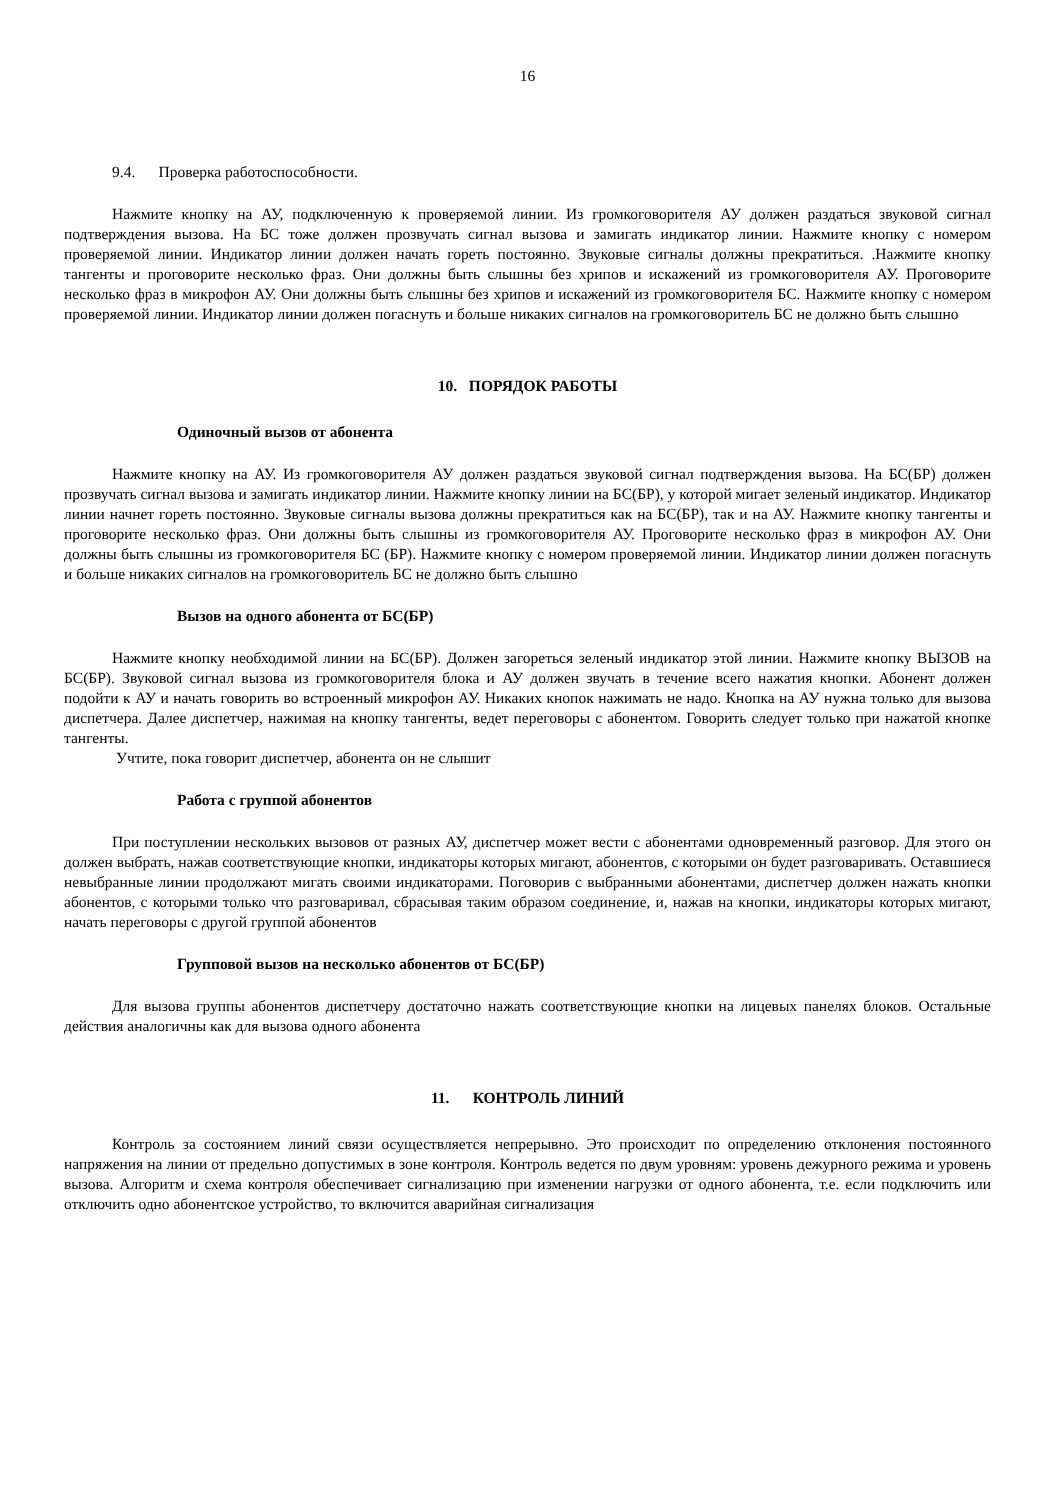16
9.4. Проверка работоспособности.
Нажмите кнопку на АУ, подключенную к проверяемой линии. Из громкоговорителя АУ должен раздаться звуковой сигнал подтверждения вызова. На БС тоже должен прозвучать сигнал вызова и замигать индикатор линии. Нажмите кнопку с номером проверяемой линии. Индикатор линии должен начать гореть постоянно. Звуковые сигналы должны прекратиться. .Нажмите кнопку тангенты и проговорите несколько фраз. Они должны быть слышны без хрипов и искажений из громкоговорителя АУ. Проговорите несколько фраз в микрофон АУ. Они должны быть слышны без хрипов и искажений из громкоговорителя БС. Нажмите кнопку с номером проверяемой линии. Индикатор линии должен погаснуть и больше никаких сигналов на громкоговоритель БС не должно быть слышно
10. ПОРЯДОК РАБОТЫ
Одиночный вызов от абонента
Нажмите кнопку на АУ. Из громкоговорителя АУ должен раздаться звуковой сигнал подтверждения вызова. На БС(БР) должен прозвучать сигнал вызова и замигать индикатор линии. Нажмите кнопку линии на БС(БР), у которой мигает зеленый индикатор. Индикатор линии начнет гореть постоянно. Звуковые сигналы вызова должны прекратиться как на БС(БР), так и на АУ. Нажмите кнопку тангенты и проговорите несколько фраз. Они должны быть слышны из громкоговорителя АУ. Проговорите несколько фраз в микрофон АУ. Они должны быть слышны из громкоговорителя БС (БР). Нажмите кнопку с номером проверяемой линии. Индикатор линии должен погаснуть и больше никаких сигналов на громкоговоритель БС не должно быть слышно
Вызов на одного абонента от БС(БР)
Нажмите кнопку необходимой линии на БС(БР). Должен загореться зеленый индикатор этой линии. Нажмите кнопку ВЫЗОВ на БС(БР). Звуковой сигнал вызова из громкоговорителя блока и АУ должен звучать в течение всего нажатия кнопки. Абонент должен подойти к АУ и начать говорить во встроенный микрофон АУ. Никаких кнопок нажимать не надо. Кнопка на АУ нужна только для вызова диспетчера. Далее диспетчер, нажимая на кнопку тангенты, ведет переговоры с абонентом. Говорить следует только при нажатой кнопке тангенты.
Учтите, пока говорит диспетчер, абонента он не слышит
Работа с группой абонентов
При поступлении нескольких вызовов от разных АУ, диспетчер может вести с абонентами одновременный разговор. Для этого он должен выбрать, нажав соответствующие кнопки, индикаторы которых мигают, абонентов, с которыми он будет разговаривать. Оставшиеся невыбранные линии продолжают мигать своими индикаторами. Поговорив с выбранными абонентами, диспетчер должен нажать кнопки абонентов, с которыми только что разговаривал, сбрасывая таким образом соединение, и, нажав на кнопки, индикаторы которых мигают, начать переговоры с другой группой абонентов
Групповой вызов на несколько абонентов от БС(БР)
Для вызова группы абонентов диспетчеру достаточно нажать соответствующие кнопки на лицевых панелях блоков. Остальные действия аналогичны как для вызова одного абонента
11. КОНТРОЛЬ ЛИНИЙ
Контроль за состоянием линий связи осуществляется непрерывно. Это происходит по определению отклонения постоянного напряжения на линии от предельно допустимых в зоне контроля. Контроль ведется по двум уровням: уровень дежурного режима и уровень вызова. Алгоритм и схема контроля обеспечивает сигнализацию при изменении нагрузки от одного абонента, т.е. если подключить или отключить одно абонентское устройство, то включится аварийная сигнализация